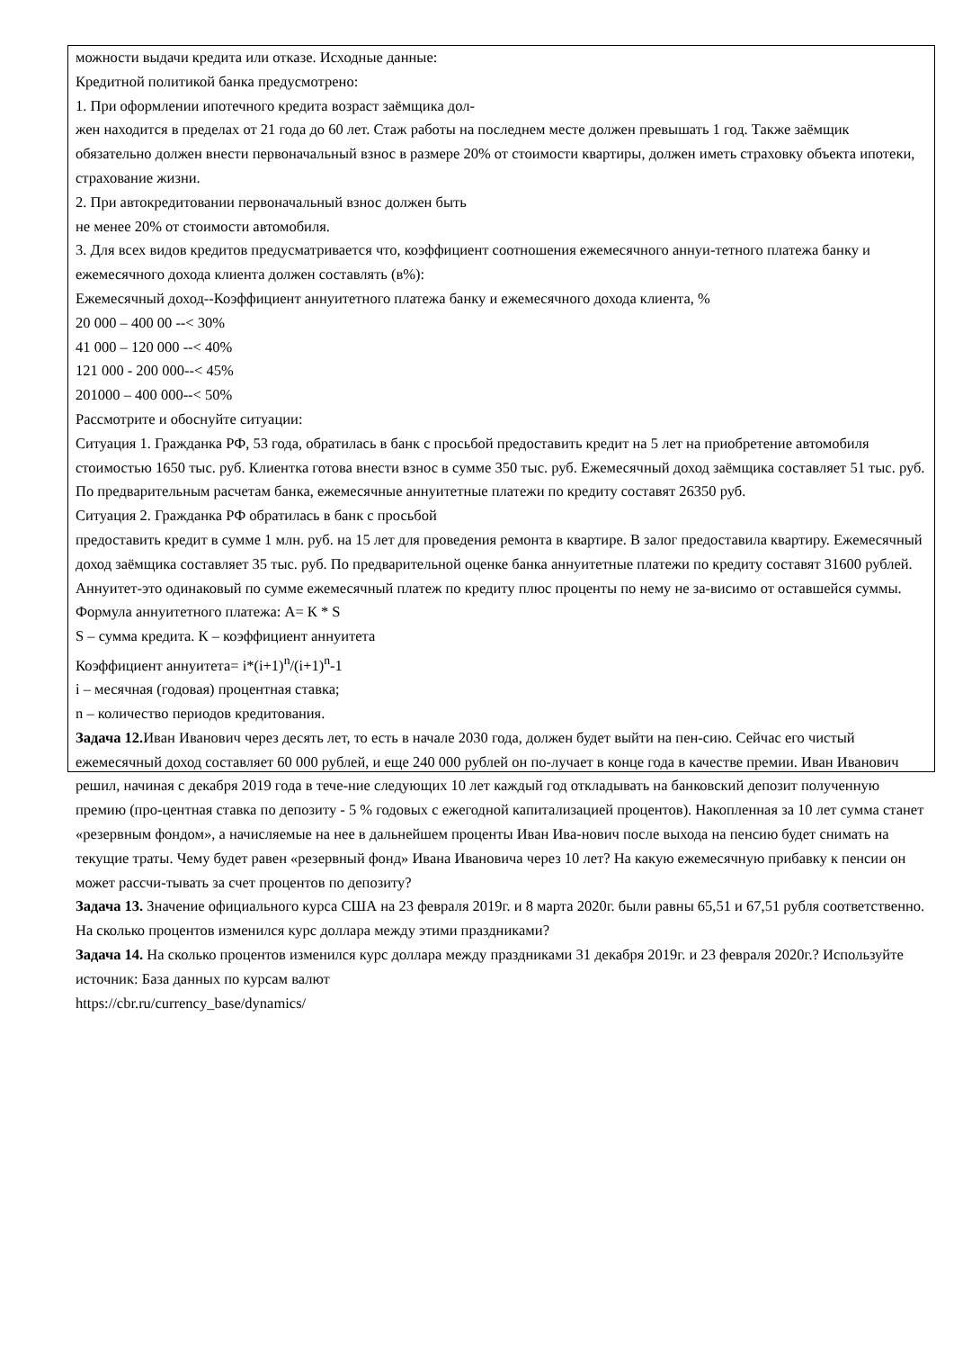можности выдачи кредита или отказе. Исходные данные:
Кредитной политикой банка предусмотрено:
1. При оформлении ипотечного кредита возраст заёмщика дол-
жен находится в пределах от 21 года до 60 лет. Стаж работы на последнем месте должен превышать 1 год. Также заёмщик обязательно должен внести первоначальный взнос в размере 20% от стоимости квартиры, должен иметь страховку объекта ипотеки, страхование жизни.
2. При автокредитовании первоначальный взнос должен быть
не менее 20% от стоимости автомобиля.
3. Для всех видов кредитов предусматривается что, коэффициент соотношения ежемесячного аннуи-тетного платежа банку и ежемесячного дохода клиента должен составлять (в%):
Ежемесячный доход--Коэффициент аннуитетного платежа банку и ежемесячного дохода клиента, %
20 000 – 400 00 --< 30%
41 000 – 120 000 --< 40%
121 000 - 200 000--< 45%
201000 – 400 000--< 50%
Рассмотрите и обоснуйте ситуации:
Ситуация 1. Гражданка РФ, 53 года, обратилась в банк с просьбой предоставить кредит на 5 лет на приобретение автомобиля стоимостью 1650 тыс. руб. Клиентка готова внести взнос в сумме 350 тыс. руб. Ежемесячный доход заёмщика составляет 51 тыс. руб. По предварительным расчетам банка, ежемесячные аннуитетные платежи по кредиту составят 26350 руб.
Ситуация 2. Гражданка РФ обратилась в банк с просьбой
предоставить кредит в сумме 1 млн. руб. на 15 лет для проведения ремонта в квартире. В залог предоставила квартиру. Ежемесячный доход заёмщика составляет 35 тыс. руб. По предварительной оценке банка аннуитетные платежи по кредиту составят 31600 рублей.
Аннуитет-это одинаковый по сумме ежемесячный платеж по кредиту плюс проценты по нему не за-висимо от оставшейся суммы.
Формула аннуитетного платежа: А= К * S
S – сумма кредита. К – коэффициент аннуитета
Коэффициент аннуитета= i*(i+1)<sup>n</sup>/(i+1)<sup>n</sup>-1
i – месячная (годовая) процентная ставка;
n – количество периодов кредитования.
Задача 12. Иван Иванович через десять лет, то есть в начале 2030 года, должен будет выйти на пен-сию. Сейчас его чистый ежемесячный доход составляет 60 000 рублей, и еще 240 000 рублей он по-лучает в конце года в качестве премии. Иван Иванович решил, начиная с декабря 2019 года в тече-ние следующих 10 лет каждый год откладывать на банковский депозит полученную премию (про-центная ставка по депозиту - 5 % годовых с ежегодной капитализацией процентов). Накопленная за 10 лет сумма станет «резервным фондом», а начисляемые на нее в дальнейшем проценты Иван Ива-нович после выхода на пенсию будет снимать на текущие траты. Чему будет равен «резервный фонд» Ивана Ивановича через 10 лет? На какую ежемесячную прибавку к пенсии он может рассчи-тывать за счет процентов по депозиту?
Задача 13. Значение официального курса США на 23 февраля 2019г. и 8 марта 2020г. были равны 65,51 и 67,51 рубля соответственно. На сколько процентов изменился курс доллара между этими праздниками?
Задача 14. На сколько процентов изменился курс доллара между праздниками 31 декабря 2019г. и 23 февраля 2020г.? Используйте источник: База данных по курсам валют
https://cbr.ru/currency_base/dynamics/